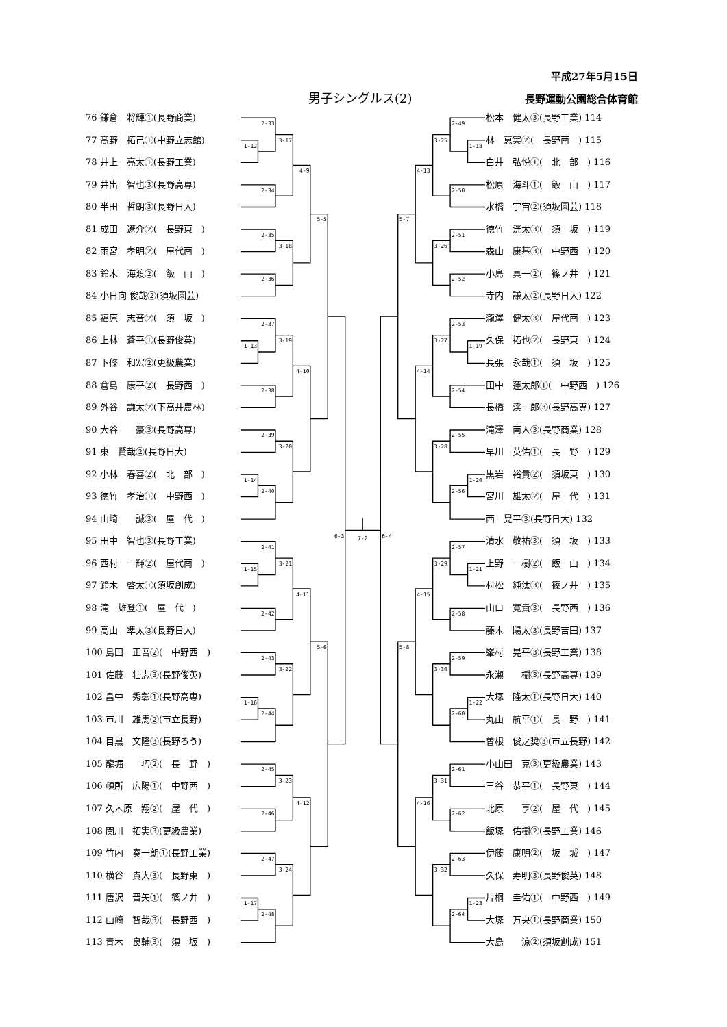平成27年5月15日
男子シングルス(2) 長野運動公園総合体育館
76 鎌倉　将輝①(長野商業)
77 髙野　拓己①(中野立志館)
78 井上　亮太①(長野工業)
79 井出　智也③(長野高専)
80 半田　哲朗③(長野日大)
81 成田　遼介②(　長野東　)
82 雨宮　孝明②(　屋代南　)
83 鈴木　海渡②(　飯　山　)
84 小日向 俊哉②(須坂園芸)
85 福原　志音②(　須　坂　)
86 上林　蒼平①(長野俊英)
87 下條　和宏②(更級農業)
88 倉島　康平②(　長野西　)
89 外谷　謙太②(下高井農林)
90 大谷　　豪③(長野高専)
91 東　賢哉②(長野日大)
92 小林　春喜②(　北　部　)
93 徳竹　孝治①(　中野西　)
94 山崎　　誠③(　屋　代　)
95 田中　智也③(長野工業)
96 西村　一輝②(　屋代南　)
97 鈴木　啓太①(須坂創成)
98 滝　雄登①(　屋　代　)
99 高山　準太③(長野日大)
100 島田　正吾②(　中野西　)
101 佐藤　壮志③(長野俊英)
102 畠中　秀彰①(長野高専)
103 市川　雄馬②(市立長野)
104 目黒　文隆③(長野ろう)
105 龍堀　　巧②(　長　野　)
106 頓所　広陽①(　中野西　)
107 久木原　翔②(　屋　代　)
108 関川　拓実③(更級農業)
109 竹内　奏一朗①(長野工業)
110 横谷　貴大③(　長野東　)
111 唐沢　晋矢①(　篠ノ井　)
112 山崎　智哉③(　長野西　)
113 青木　良輔③(　須　坂　)
2-33
1-12
3-17
2-34
4-9
2-35
3-18
2-36
5-5
2-37
1-13
3-19
2-38
4-10
2-39
3-20
1-14
2-40
6-3
2-41
1-15
3-21
2-42
4-11
2-43
3-22
1-16
2-44
5-6
2-45
3-23
2-46
4-12
2-47
3-24
1-17
2-48
7-2
2-49
1-18
3-25
2-50
4-13
2-51
3-26
2-52
5-7
2-53
1-19
3-27
2-54
4-14
2-55
3-28
1-20
2-56
6-4
2-57
1-21
3-29
2-58
4-15
2-59
3-30
1-22
2-60
5-8
2-61
3-31
2-62
4-16
2-63
3-32
1-23
2-64
松本　健太③(長野工業) 114
林　恵実②(　長野南　) 115
白井　弘悦①(　北　部　) 116
松原　海斗①(　飯　山　) 117
水橋　宇宙②(須坂園芸) 118
徳竹　洸太③(　須　坂　) 119
森山　康基③(　中野西　) 120
小島　真一②(　篠ノ井　) 121
寺内　謙太②(長野日大) 122
瀧澤　健太③(　屋代南　) 123
久保　拓也②(　長野東　) 124
長張　永哉①(　須　坂　) 125
田中　蓮太郎①(　中野西　) 126
長橋　渓一郎③(長野高専) 127
滝澤　南人③(長野商業) 128
早川　英佑①(　長　野　) 129
黒岩　裕貴②(　須坂東　) 130
宮川　雄太②(　屋　代　) 131
西　晃平③(長野日大) 132
清水　敬祐③(　須　坂　) 133
上野　一樹②(　飯　山　) 134
村松　純汰③(　篠ノ井　) 135
山口　寛貴③(　長野西　) 136
藤木　陽太③(長野吉田) 137
峯村　晃平③(長野工業) 138
永瀬　　樹③(長野高専) 139
大塚　隆太①(長野日大) 140
丸山　航平①(　長　野　) 141
曽根　俊之奨③(市立長野) 142
小山田　克③(更級農業) 143
三谷　恭平①(　長野東　) 144
北原　　亨②(　屋　代　) 145
飯塚　佑樹②(長野工業) 146
伊藤　康明②(　坂　城　) 147
久保　寿明③(長野俊英) 148
片桐　圭佑①(　中野西　) 149
大塚　万央①(長野商業) 150
大島　　涼②(須坂創成) 151